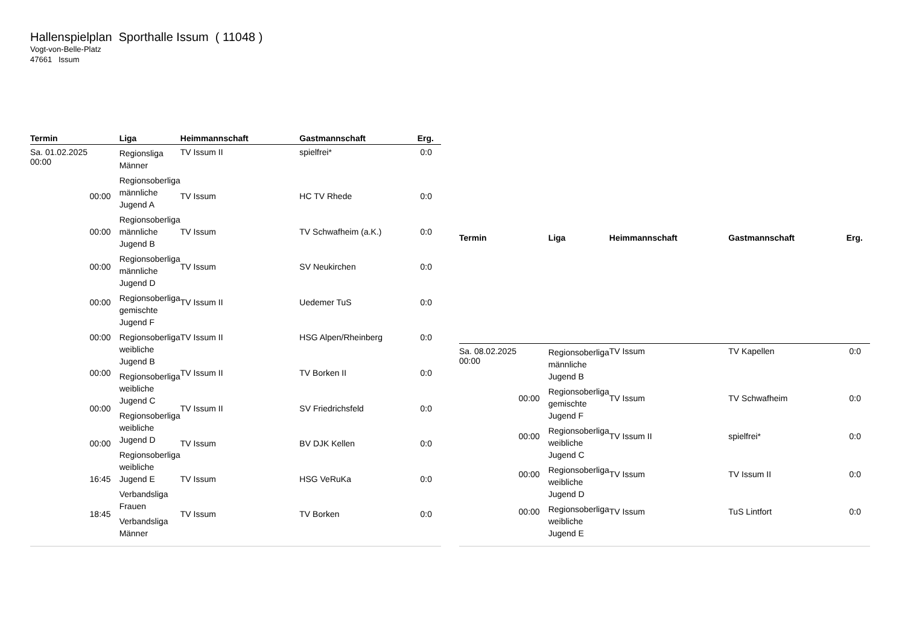Hallenspielplan Sporthalle Issum ( 11048 )
Vogt-von-Belle-Platz
47661 Issum
| Termin | Liga | Heimmannschaft | Gastmannschaft | Erg. |
| --- | --- | --- | --- | --- |
| Sa. 01.02.2025 00:00 | Regionsliga Männer Regionsoberliga männliche Jugend A Regionsoberliga männliche Jugend B Regionsoberliga männliche Jugend D Regionsoberliga gemischte Jugend F Regionsoberliga weibliche Jugend B Regionsoberliga weibliche Jugend C Regionsoberliga weibliche Jugend D Regionsoberliga weibliche Jugend E Verbandsliga Frauen Verbandsliga Männer | TV Issum II | spielfrei* | 0:0 |
| 00:00 | | TV Issum | HC TV Rhede | 0:0 |
| 00:00 | | TV Issum | TV Schwafheim (a.K.) | 0:0 |
| 00:00 | | TV Issum | SV Neukirchen | 0:0 |
| 00:00 | | TV Issum II | Uedemer TuS | 0:0 |
| 00:00 | | TV Issum II | HSG Alpen/Rheinberg | 0:0 |
| 00:00 | | TV Issum II | TV Borken II | 0:0 |
| 00:00 | | TV Issum II | SV Friedrichsfeld | 0:0 |
| 00:00 | | TV Issum | BV DJK Kellen | 0:0 |
| 16:45 | | TV Issum | HSG VeRuKa | 0:0 |
| 18:45 | | TV Issum | TV Borken | 0:0 |
| Termin | Liga | Heimmannschaft | Gastmannschaft | Erg. |
| --- | --- | --- | --- | --- |
| Sa. 08.02.2025 00:00 | Regionsoberliga männliche Jugend B Regionsoberliga gemischte Jugend F Regionsoberliga weibliche Jugend C Regionsoberliga weibliche Jugend D Regionsoberliga weibliche Jugend E | TV Issum | TV Kapellen | 0:0 |
| 00:00 | | TV Issum | TV Schwafheim | 0:0 |
| 00:00 | | TV Issum II | spielfrei* | 0:0 |
| 00:00 | | TV Issum | TV Issum II | 0:0 |
| 00:00 | | TV Issum | TuS Lintfort | 0:0 |